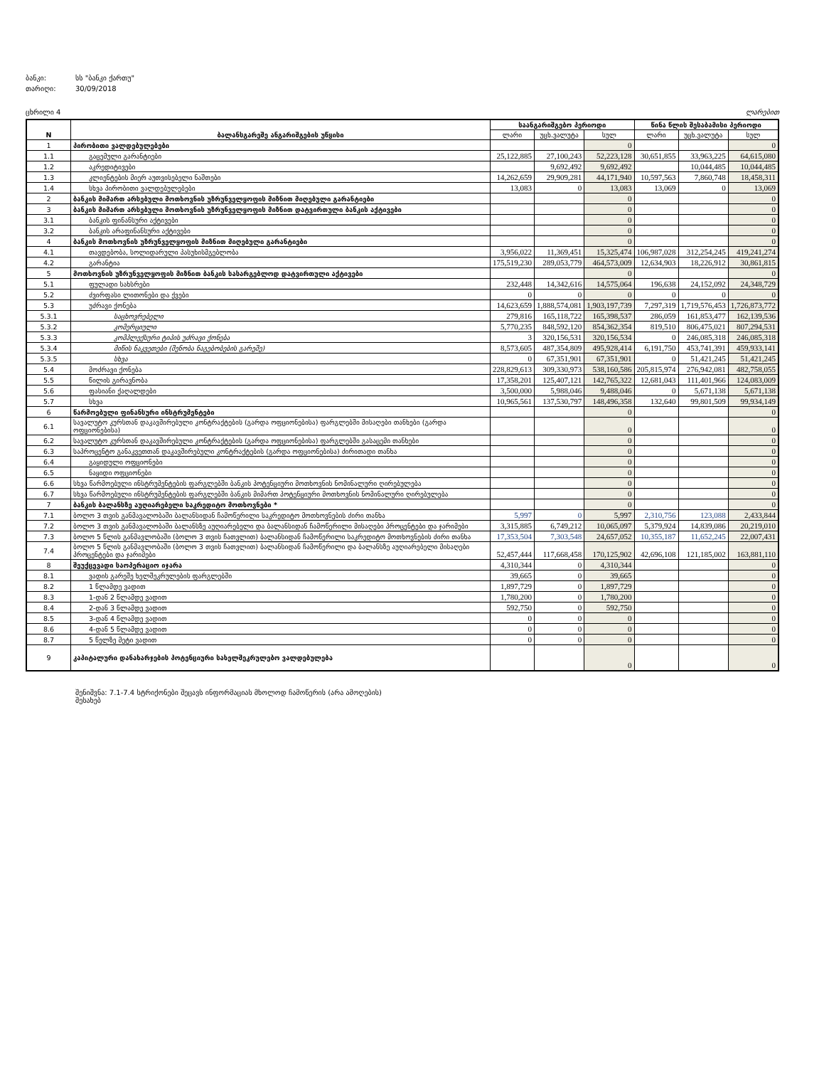ბანკი: სს "ბანკი ქართუ"
თარიღი: 30/09/2018
ცხრილი 4 ლარებით
| N | ბალანსგარეშე ანგარიშგების უწყისი | საანგარიშგებო პერიოდი | | | წინა წლის შესაბამისი პერიოდი | | |
| --- | --- | --- | --- | --- | --- | --- | --- |
| | | ლარი | უცხ.ვალუტა | სულ | ლარი | უცხ.ვალუტა | სულ |
| 1 | პირობითი ვალდებულებები | | | 0 | | | 0 |
| 1.1 | გაცემული გარანტიები | 25,122,885 | 27,100,243 | 52,223,128 | 30,651,855 | 33,963,225 | 64,615,080 |
| 1.2 | აკრედიტივები | | 9,692,492 | 9,692,492 | | 10,044,485 | 10,044,485 |
| 1.3 | კლიენტების მიერ აუთვისებელი ნაშთები | 14,262,659 | 29,909,281 | 44,171,940 | 10,597,563 | 7,860,748 | 18,458,311 |
| 1.4 | სხვა პირობითი ვალდებულებები | 13,083 | 0 | 13,083 | 13,069 | 0 | 13,069 |
| 2 | ბანკის მიმართ არსებული მოთხოვნის უზრუნველყოფის მიზნით მიღებული გარანტიები | | | 0 | | | 0 |
| 3 | ბანკის მიმართ არსებული მოთხოვნის უზრუნველყოფის მიზნით დატვირთული ბანკის აქტივები | | | 0 | | | 0 |
| 3.1 | ბანკის ფინანსური აქტივები | | | 0 | | | 0 |
| 3.2 | ბანკის არაფინანსური აქტივები | | | 0 | | | 0 |
| 4 | ბანკის მოთხოვნის უზრუნველყოფის მიზნით მიღებული გარანტიები | | | 0 | | | 0 |
| 4.1 | თავდებობა, სოლიდარული პასუხისმგებლობა | 3,956,022 | 11,369,451 | 15,325,474 | 106,987,028 | 312,254,245 | 419,241,274 |
| 4.2 | გარანტია | 175,519,230 | 289,053,779 | 464,573,009 | 12,634,903 | 18,226,912 | 30,861,815 |
| 5 | მოთხოვნის უზრუნველყოფის მიზნით ბანკის სასარგებლოდ დატვირთული აქტივები | | | 0 | | | 0 |
| 5.1 | ფულადი სახსრები | 232,448 | 14,342,616 | 14,575,064 | 196,638 | 24,152,092 | 24,348,729 |
| 5.2 | ძვირფასი ლითონები და ქვები | 0 | 0 | 0 | 0 | 0 | 0 |
| 5.3 | უძრავი ქონება | 14,623,659 | 1,888,574,081 | 1,903,197,739 | 7,297,319 | 1,719,576,453 | 1,726,873,772 |
| 5.3.1 | საცხოვრებელი | 279,816 | 165,118,722 | 165,398,537 | 286,059 | 161,853,477 | 162,139,536 |
| 5.3.2 | კომერციული | 5,770,235 | 848,592,120 | 854,362,354 | 819,510 | 806,475,021 | 807,294,531 |
| 5.3.3 | კომპლექსური ტიპის უძრავი ქონება | 3 | 320,156,531 | 320,156,534 | 0 | 246,085,318 | 246,085,318 |
| 5.3.4 | მიწის ნაკვეთები (შენობა ნაგებობების გარეშე) | 8,573,605 | 487,354,809 | 495,928,414 | 6,191,750 | 453,741,391 | 459,933,141 |
| 5.3.5 | სხვა | 0 | 67,351,901 | 67,351,901 | 0 | 51,421,245 | 51,421,245 |
| 5.4 | მოძრავი ქონება | 228,829,613 | 309,330,973 | 538,160,586 | 205,815,974 | 276,942,081 | 482,758,055 |
| 5.5 | წილის გირავნობა | 17,358,201 | 125,407,121 | 142,765,322 | 12,681,043 | 111,401,966 | 124,083,009 |
| 5.6 | ფასიანი ქაღალდები | 3,500,000 | 5,988,046 | 9,488,046 | 0 | 5,671,138 | 5,671,138 |
| 5.7 | სხვა | 10,965,561 | 137,530,797 | 148,496,358 | 132,640 | 99,801,509 | 99,934,149 |
| 6 | წარმოებული ფინანსური ინსტრუმენტები | | | 0 | | | 0 |
| 6.1 | სავალუტო კურსთან დაკავშირებული კონტრაქტების (გარდა ოფციონებისა) ფარგლებში მისაღები თანხები (გარდა ოფციონებისა) | | | 0 | | | 0 |
| 6.2 | სავალუტო კურსთან დაკავშირებული კონტრაქტების (გარდა ოფციონებისა) ფარგლებში გასაცემი თანხები | | | 0 | | | 0 |
| 6.3 | საპროცენტო განაკვეთთან დაკავშირებული კონტრაქტების (გარდა ოფციონებისა) ძირითადი თანხა | | | 0 | | | 0 |
| 6.4 | გაყიდული ოფციონები | | | 0 | | | 0 |
| 6.5 | ნაყიდი ოფციონები | | | 0 | | | 0 |
| 6.6 | სხვა წარმოებული ინსტრუმენტების ფარგლებში ბანკის პოტენციური მოთხოვნის ნომინალური ღირებულება | | | 0 | | | 0 |
| 6.7 | სხვა წარმოებული ინსტრუმენტების ფარგლებში ბანკის მიმართ პოტენციური მოთხოვნის ნომინალური ღირებულება | | | 0 | | | 0 |
| 7 | ბანკის ბალანსზე აუღიარებელი საკრედიტო მოთხოვნები * | | | 0 | | | 0 |
| 7.1 | ბოლო 3 თვის განმავალობაში ბალანსიდან ჩამოწერილი საკრედიტო მოთხოვნების ძირი თანხა | 5,997 | 0 | 5,997 | 2,310,756 | 123,088 | 2,433,844 |
| 7.2 | ბოლო 3 თვის განმავალობაში ბალანსზე აუღიარებელი და ბალანსიდან ჩამოწერილი მისაღები პროცენტები და ჯარიმები | 3,315,885 | 6,749,212 | 10,065,097 | 5,379,924 | 14,839,086 | 20,219,010 |
| 7.3 | ბოლო 5 წლის განმავლობაში (ბოლო 3 თვის ჩათვლით) ბალანსიდან ჩამოწერილი საკრედიტო მოთხოვნების ძირი თანხა | 17,353,504 | 7,303,548 | 24,657,052 | 10,355,187 | 11,652,245 | 22,007,431 |
| 7.4 | ბოლო 5 წლის განმავლობაში (ბოლო 3 თვის ჩათვლით) ბალანსიდან ჩამოწერილი და ბალანსზე აუღიარებელი მისაღები პროცენტები და ჯარიმები | 52,457,444 | 117,668,458 | 170,125,902 | 42,696,108 | 121,185,002 | 163,881,110 |
| 8 | შეუქცევადი საოპერაციო იჯარა | 4,310,344 | 0 | 4,310,344 | | | 0 |
| 8.1 | ვადის გარეშე ხელშეკრულების ფარგლებში | 39,665 | 0 | 39,665 | | | 0 |
| 8.2 | 1 წლამდე ვადით | 1,897,729 | 0 | 1,897,729 | | | 0 |
| 8.3 | 1-დან 2 წლამდე ვადით | 1,780,200 | 0 | 1,780,200 | | | 0 |
| 8.4 | 2-დან 3 წლამდე ვადით | 592,750 | 0 | 592,750 | | | 0 |
| 8.5 | 3-დან 4 წლამდე ვადით | 0 | 0 | 0 | | | 0 |
| 8.6 | 4-დან 5 წლამდე ვადით | 0 | 0 | 0 | | | 0 |
| 8.7 | 5 წელზე მეტი ვადით | 0 | 0 | 0 | | | 0 |
| 9 | კაპიტალური დანახარჯების პოტენციური სახელშეკრულებო ვალდებულება | | | 0 | | | 0 |
შენიშვნა: 7.1-7.4 სტრიქონები შეცავს ინფორმაციას მხოლოდ ჩამოწერის (არა ამოღების) შესახებ